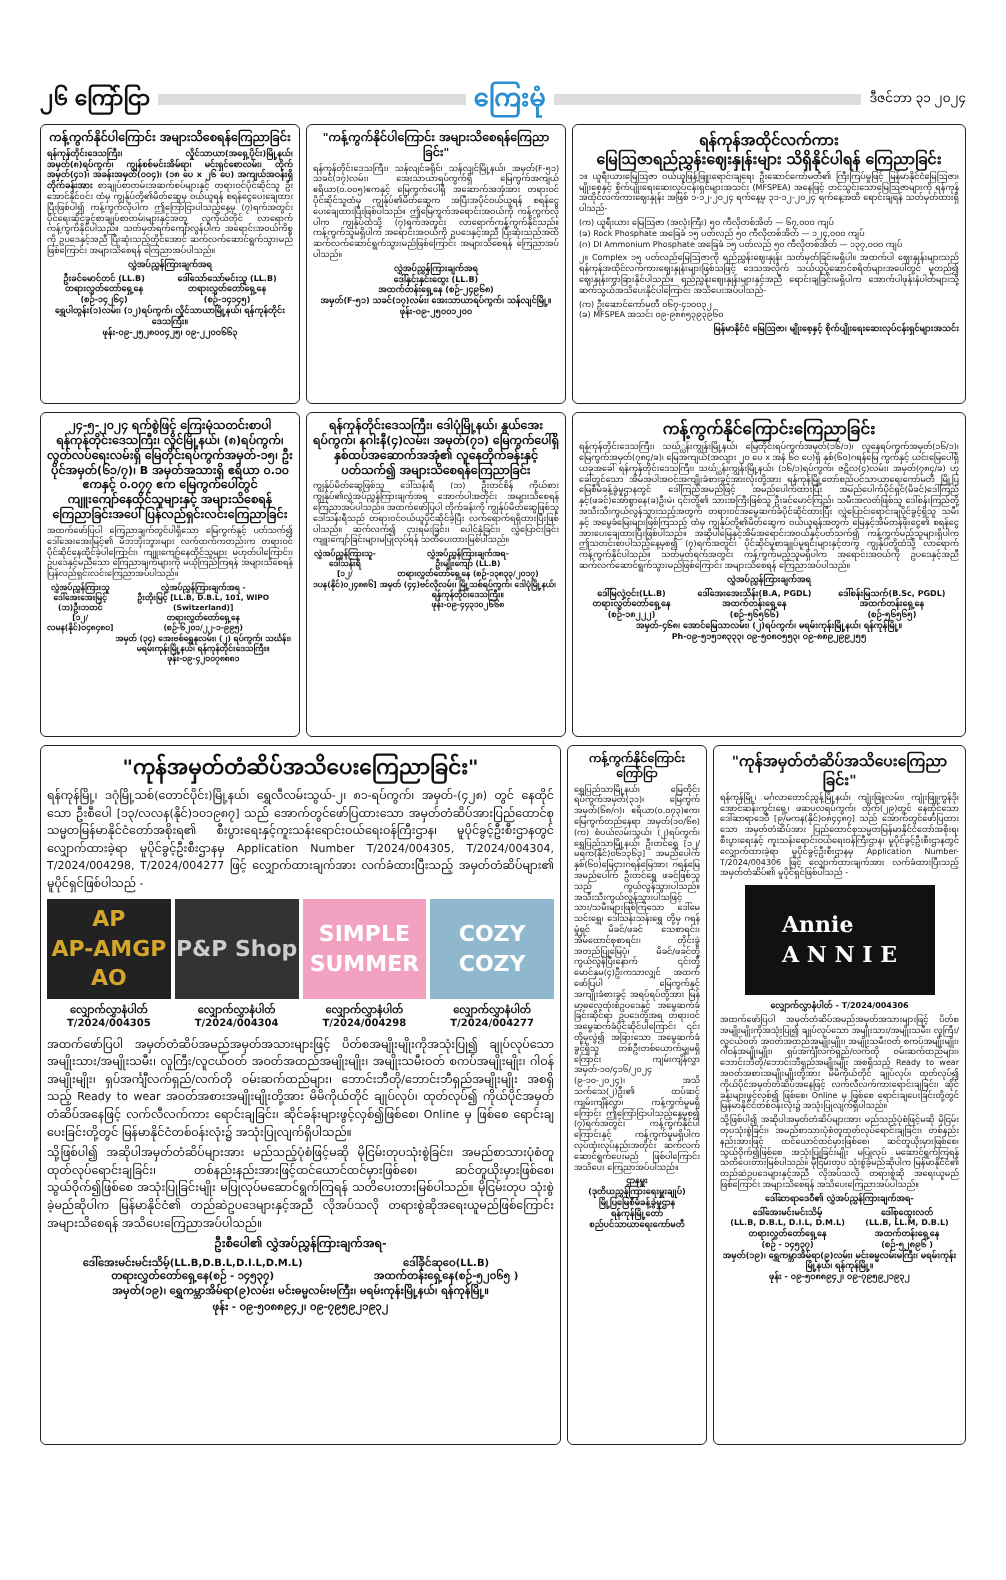၂၆ ကြော်ငြာ ကြေးမုံ ဒီဇင်ဘာ ၃၁ ၂၀၂၄
ကန့်ကွက်နိုင်ပါကြောင်း အများသိစေရန်ကြေညာခြင်း
ရန်ကုန်တိုင်းဒေသကြီး၊ လှိုင်သာယာ(အရှေ့ပိုင်း)မြို့နယ်၊ အမှတ်(၈)ရပ်ကွက်၊ ကျွန်စစ်မင်းအိမ်ရာ၊ မင်းရှင်စောလမ်း၊ တိုက်အမှတ်(၄၁)၊ အခန်းအမှတ်(၀၀၄)၊ (၁၈ ပေ x ၂၆ ပေ) အကျယ်အဝန်းရှိတိုက်ခန်းအား စာချုပ်စာတမ်းအဆက်စပ်များနှင့် တရားဝင်ပိုင်ဆိုင်သူ ဦးအောင်နိုင်ဝင်း ထံမှ ကျွန်ုပ်တို့၏မိတ်ဆွေမှ ဝယ်ယူရန် စရန်ငွေပေးချေထားပြီးဖြစ်ပါ၍ ကန့်ကွက်လိုပါက ဤကြော်ငြာပါသည့်နေ့မှ (၇)ရက်အတွင်း ပိုင်ရေးဆိုင်ခွင့်စာချုပ်စာတမ်းများနှင့်အတူ လူကိုယ်တိုင် လာရောက်ကန့်ကွက်နိုင်ပါသည်။ သတ်မှတ်ရက်ကျော်လွန်ပါက အရောင်းအဝယ်ကိစ္စကို ဥပဒေနှင့်အညီ ပြီးဆုံးသည့်တိုင်အောင် ဆက်လက်ဆောင်ရွက်သွားမည်ဖြစ်ကြောင်း အများသိစေရန် ကြေညာအပ်ပါသည်။
လွှဲအပ်ညွှန်ကြားချက်အရ
ဦးခင်မောင်တင် (LL.B)
တရားလွှတ်တော်ရှေ့နေ
(စဉ်-၁၄၂၆၄)
ဒေါ်သော်သော်မင်းသူ (LL.B)
တရားလွှတ်တော်ရှေ့နေ
(စဉ်-၁၄၁၄၅)
ရွှေပါတွန်း(၁)လမ်း၊ (၁၂)ရပ်ကွက်၊ လှိုင်သာယာမြို့နယ်၊ ရန်ကုန်တိုင်းဒေသကြီး။
ဖုန်း-၀၉-၂၅၂၈၀၀၄၂၅၊ ၀၉-၂၂၀၀၆၆၃
"ကန့်ကွက်နိုင်ပါကြောင်း အများသိစေရန်ကြေညာခြင်း"
ရန်ကုန်တိုင်းဒေသကြီး၊ သန်လျင်ခရိုင်၊ သန်လျင်မြို့နယ်၊ အမှတ်(F-၅၁) သခင်(၁၇)လမ်း၊ အေးသာယာရပ်ကွက်ရှိ မြေကွက်အကျယ် ဧရိယာ(၀.၀၀၅)ဧကနှင့် မြေကွက်ပေါ်ရှိ အဆောက်အအုံအား တရားဝင်ပိုင်ဆိုင်သူထံမှ ကျွန်ုပ်၏မိတ်ဆွေက အပြီးအပိုင်ဝယ်ယူရန် စရန်ငွေပေးချေထားပြီးဖြစ်ပါသည်။ ဤမြေကွက်အရောင်းအဝယ်ကို ကန့်ကွက်လိုပါက ကျွန်ုပ်ထံသို့ (၇)ရက်အတွင်း လာရောက်ကန့်ကွက်နိုင်သည်။ ကန့်ကွက်သူမရှိပါက အရောင်းအဝယ်ကို ဥပဒေနှင့်အညီ ပြီးဆုံးသည်အထိ ဆက်လက်ဆောင်ရွက်သွားမည်ဖြစ်ကြောင်း အများသိစေရန် ကြေညာအပ်ပါသည်။
လွှဲအပ်ညွှန်ကြားချက်အရ
ဒေါ်နှင်းနှင်းထွေး (LL.B)
အထက်တန်းရှေ့နေ (စဉ်-၂၄၉၆၈)
အမှတ်(F-၅၁) သခင်(၁၇)လမ်း၊ အေးသာယာရပ်ကွက်၊ သန်လျင်မြို့။
ဖုန်း-၀၉-၂၅၀၀၁၂၀၀
ရန်ကုန်အထိုင်လက်ကား
မြေဩဇာရည်ညွှန်းဈေးနှုန်းများ သိရှိနိုင်ပါရန် ကြေညာခြင်း
၁။ ယူရီးယားမြေဩဇာ ဝယ်ယူဖြန့်ဖြူးရောင်းချရေး ဦးဆောင်ကော်မတီ၏ ကြီးကြပ်မှုဖြင့် မြန်မာနိုင်ငံမြေဩဇာ၊ မျိုးစေ့နှင့် စိုက်ပျိုးရေးဆေးလုပ်ငန်းရှင်များအသင်း (MFSPEA) အနေဖြင့် တင်သွင်းသောမြေဩဇာများကို ရန်ကုန်အထိုင်လက်ကားဈေးနှုန်း အဖြစ် ၁-၁၂-၂၀၂၄ ရက်နေ့မှ ၃၁-၁၂-၂၀၂၄ ရက်နေ့အထိ ရောင်းချရန် သတ်မှတ်ထားရှိပါသည်-
(က) ယူရီးယား မြေဩဇာ (အလုံးကြီး) ၅၀ ကီလိုတစ်အိတ် — ၆၇,၀၀၀ ကျပ်
(ခ) Rock Phosphate အခြေခံ ၁၅ ပတ်လည် ၅၀ ကီလိုတစ်အိတ် — ၁၂၄,၀၀၀ ကျပ်
(ဂ) DI Ammonium Phosphate အခြေခံ ၁၅ ပတ်လည် ၅၀ ကီလိုတစ်အိတ် — ၁၃၇,၀၀၀ ကျပ်
၂။ Complex ၁၅ ပတ်လည်မြေဩဇာကို ရည်ညွှန်းဈေးနှုန်း သတ်မှတ်ခြင်းမရှိပါ။ အထက်ပါ ဈေးနှုန်းများသည် ရန်ကုန်အထိုင်လက်ကားဈေးနှုန်းများဖြစ်သဖြင့် ဒေသအလိုက် သယ်ယူပို့ဆောင်စရိတ်များအပေါ်တွင် မူတည်၍ ဈေးနှုန်းကွာခြားနိုင်ပါသည်။ ရည်ညွှန်းဈေးနှုန်းများနှင့်အညီ ရောင်းချခြင်းမရှိပါက အောက်ပါဖုန်းနံပါတ်များသို့ ဆက်သွယ်အသိပေးနိုင်ပါကြောင်း အသိပေးအပ်ပါသည်-
(က) ဦးဆောင်ကော်မတီ ၀၆၇-၄၁၀၀၃၂
(ခ) MFSPEA အသင်း ၀၉-၉၈၈၅၃၉၃၉၆၀
မြန်မာနိုင်ငံ မြေဩဇာ၊ မျိုးစေ့နှင့် စိုက်ပျိုးရေးဆေးလုပ်ငန်းရှင်များအသင်း
၂၄-၅-၂၀၂၄ ရက်စွဲဖြင့် ကြေးမုံသတင်းစာပါ ရန်ကုန်တိုင်းဒေသကြီး၊ လှိုင်မြို့နယ်၊ (၈)ရပ်ကွက်၊ လွတ်လပ်ရေးလမ်းရှိ မြေတိုင်းရပ်ကွက်အမှတ်-၁၅၊ ဦးပိုင်အမှတ်(၆၁/၇)၊ B အမှတ်အသားရှိ ဧရိယာ ၀.၁၀ ဧကနှင့် ၀.၀၇၇ ဧက မြေကွက်ပေါ်တွင် ကျူးကျော်နေထိုင်သူများနှင့် အများသိစေရန် ကြေညာခြင်းအပေါ် ပြန်လည်ရှင်းလင်းကြေညာခြင်း
အထက်ဖော်ပြပါ ကြေညာချက်တွင်ပါရှိသော မြေကွက်နှင့် ပတ်သက်၍ ဒေါ်အေးအေးမြင့်၏ မိဘဘိုးဘွားများ လက်ထက်ကတည်းက တရားဝင်ပိုင်ဆိုင်နေထိုင်ခဲ့ပါကြောင်း၊ ကျူးကျော်နေထိုင်သူများ မဟုတ်ပါကြောင်း၊ ဥပဒေနှင့်မညီသော ကြေညာချက်များကို မယုံကြည်ကြရန် အများသိစေရန် ပြန်လည်ရှင်းလင်းကြေညာအပ်ပါသည်။
လွှဲအပ်ညွှန်ကြားသူ
ဒေါ်အေးအေးမြင့် (ဘ)ဦးဘတင်
[၁၂/လမန(နိုင်)၀၄၈၄၈၀]
လွှဲအပ်ညွှန်ကြားချက်အရ -
ဦးတိုးမြင့် [LL.B, D.B.L, 101, WIPO (Switzerland)]
တရားလွှတ်တော်ရှေ့နေ
(စဉ်-၆၂၀၁/၂၂-၁-၉၉၅)
အမှတ် (၃၄) အေးဗစ်ရွှေနုလမ်း၊ (၂) ရပ်ကွက်၊ သင်္ဃန်း၊ မရမ်းကုန်းမြို့နယ်၊ ရန်ကုန်တိုင်းဒေသကြီး။ ဖုန်း-၀၉-၄၂၀၀၇၈၈၈၁
ရန်ကုန်တိုင်းဒေသကြီး၊ ဒေါပုံမြို့နယ်၊ နွယ်အေးရပ်ကွက်၊ နဂါးနီ(၄)လမ်း၊ အမှတ်(၇၁) မြေကွက်ပေါ်ရှိ နှစ်ထပ်အဆောက်အအုံ၏ လူနေတိုက်ခန်းနှင့်ပတ်သက်၍ အများသိစေရန်ကြေညာခြင်း
ကျွန်ုပ်မိတ်ဆွေဖြစ်သူ ဒေါ်သန်းရီ (ဘ) ဦးတင်စိန် ကိုယ်စား ကျွန်ုပ်၏လွှဲအပ်ညွှန်ကြားချက်အရ အောက်ပါအတိုင်း အများသိစေရန် ကြေညာအပ်ပါသည်။ အထက်ဖော်ပြပါ တိုက်ခန်းကို ကျွန်ုပ်မိတ်ဆွေဖြစ်သူ ဒေါ်သန်းရီသည် တရားဝင်ဝယ်ယူပိုင်ဆိုင်ခဲ့ပြီး လက်ရောက်ရရှိထားပြီးဖြစ်ပါသည်။ ဆက်လက်၍ ငှားရမ်းခြင်း၊ ပေါင်နှံခြင်း၊ လွှဲပြောင်းခြင်း ကျူးကျော်ခြင်းများမပြုလုပ်ရန် သတိပေးတားမြစ်ပါသည်။
လွှဲအပ်ညွှန်ကြားသူ-
ဒေါ်သန်းရီ
[၁၂/ဒပန(နိုင်)၀၂၄၈၈၆]
လွှဲအပ်ညွှန်ကြားချက်အရ-
ဦးမျိုးကျော် (LL.B)
တရားလွှတ်တော်ရှေ့နေ (စဉ်-၁၃၈၃၃/၂၀၁၇)
အမှတ် (၄၄)ဗင်လိုလမ်း၊ မြို့သစ်ရပ်ကွက်၊ ဒေါပုံမြို့နယ်၊ ရန်ကုန်တိုင်းဒေသကြီး။
ဖုန်း-၀၉-၄၄၃၁၀၂၆၆၈
ကန့်ကွက်နိုင်ကြောင်းကြေညာခြင်း
ရန်ကုန်တိုင်းဒေသကြီး၊ သဃ်္ဃန်းကျွန်းမြို့နယ်၊ မြေတိုင်းရပ်ကွက်အမှတ်(၁၆/၁)၊ လူနေရပ်ကွက်အမှတ်(၁၆/၁)၊ မြေကွက်အမှတ်(၇၈၄/ခ)၊ မြေအကျယ်(အလျား ၂၀ ပေ x အနံ ၆၀ ပေ)ရှိ နှစ်(၆၀)ဂရန်မြေ ကွက်နှင့် ယင်းမြေပေါ်ရှိ ယခုအခေါ် ရန်ကုန်တိုင်းဒေသကြီး၊ သဃ်္ဃန်းကျွန်းမြို့နယ်၊ (၁၆/၁)ရပ်ကွက်၊ ဇဋိလ(၄)လမ်း၊ အမှတ်(၇၈၄/ခ) ဟုခေါ်တွင်သော အိမ်အပါအဝင်အကျိုးခံစားခွင့်အားလုံးတို့အား ရန်ကုန်မြို့တော်စည်ပင်သာယာရေးကော်မတီ မြို့ပြမြေစီမံခန့်ခွဲမှုဌာနတွင် ဒေါ်ကြည်အမည်ဖြင့် အမည်ပေါက်ထားပြီး အမည်ပေါက်ပိုင်ရှင်(မိခင်)ဒေါ်ကြည်နှင့်(ဖခင်)အော်စွာနေ(ခ)ဦးမဲ၊ ၎င်းတို့၏ သားအကြီးဖြစ်သူ ဦးခင်မောင်ကြည်၊ သမီးအလတ်ဖြစ်သူ ဒေါ်စန်းကြည်တို့ အသီးသီးကွယ်လွန်သွားသည့်အတွက် တရားဝင်အမွေဆက်ခံပိုင်ဆိုင်ထားပြီး လွှဲပြောင်းရောင်းချပိုင်ခွင့်ရှိသူ သမီးနှင့် အမွေခံမြေးများဖြစ်ကြသည့် ထံမှ ကျွန်ုပ်တို့၏မိတ်ဆွေက ဝယ်ယူရန်အတွက် မြေနှင့်အိမ်တန်ဖိုးငွေ၏ စရန်ငွေအားပေးချေထားပြီးဖြစ်ပါသည်။ အဆိုပါမြေနှင့်အိမ်အရောင်းအဝယ်နှင့်ပတ်သက်၍ ကန့်ကွက်မည့်သူများရှိပါက ဤသတင်းစာပါသည့်နေ့မှစ၍ (၇)ရက်အတွင်း ပိုင်ဆိုင်မှုစာချုပ်မူရင်းများနှင့်တကွ ကျွန်ုပ်တို့ထံသို့ လာရောက်ကန့်ကွက်နိုင်ပါသည်။ သတ်မှတ်ရက်အတွင်း ကန့်ကွက်မည့်သူမရှိပါက အရောင်းအဝယ်ကို ဥပဒေနှင့်အညီ ဆက်လက်ဆောင်ရွက်သွားမည်ဖြစ်ကြောင်း အများသိစေရန် ကြေညာအပ်ပါသည်။
လွှဲအပ်ညွှန်ကြားချက်အရ
ဒေါ်မြလှဲ့ဝင်း(LL.B)
တရားလွှတ်တော်ရှေ့နေ
(စဉ်-၁၈၂၂၂)
ဒေါ်အေးအေးသိန်း(B.A, PGDL)
အထက်တန်းရှေ့နေ
(စဉ်-၅၆၅၆၆)
ဒေါ်စန်းမြသက်(B.Sc, PGDL)
အထက်တန်းရှေ့နေ
(စဉ်-၅၆၅၆၅)
အမှတ်-၄၆၈၊ အောင်မြေသာလမ်း၊ (၂)ရပ်ကွက်၊ မရမ်းကုန်းမြို့နယ်၊ ရန်ကုန်မြို့။
Ph-၀၉-၅၁၅၁၈၃၃၃၊ ၀၉-၅၀၈၀၅၅၃၊ ၀၉-၈၈၉၂၉၉၂၅၅
"ကုန်အမှတ်တံဆိပ်အသိပေးကြေညာခြင်း"
ရန်ကုန်မြို့၊ ဒဂုံမြို့သစ်(တောင်ပိုင်း)မြို့နယ်၊ ရွှေလီလမ်းသွယ်-၂၊ ၈၁-ရပ်ကွက်၊ အမှတ်-(၄၂၈) တွင် နေထိုင်သော ဦးစီပေါ [၁၃/လလန(နိုင်)၁၀၁၉၈၇] သည် အောက်တွင်ဖော်ပြထားသော အမှတ်တံဆိပ်အားပြည်ထောင်စုသမ္မတမြန်မာနိုင်ငံတော်အစိုးရ၏ စီးပွားရေးနှင့်ကူးသန်းရောင်းဝယ်ရေးဝန်ကြီးဌာန၊ မူပိုင်ခွင့်ဦးစီးဌာနတွင် လျှောက်ထားခဲ့ရာ မူပိုင်ခွင့်ဦးစီးဌာနမှ Application Number T/2024/004305, T/2024/004304, T/2024/004298, T/2024/004277 ဖြင့် လျှောက်ထားချက်အား လက်ခံထားပြီးသည့် အမှတ်တံဆိပ်များ၏ မူပိုင်ရှင်ဖြစ်ပါသည် -
AP
AP-AMGP AO
လျှောက်လွှာနံပါတ်
T/2024/004305
P&P Shop
လျှောက်လွှာနံပါတ်
T/2024/004304
SIMPLE SUMMER
လျှောက်လွှာနံပါတ်
T/2024/004298
COZY COZY
လျှောက်လွှာနံပါတ်
T/2024/004277
အထက်ဖော်ပြပါ အမှတ်တံဆိပ်အမည်အမှတ်အသားများဖြင့် ပိတ်စအမျိုးမျိုးကိုအသုံးပြု၍ ချုပ်လုပ်သော အမျိုးသား/အမျိုးသမီး၊ လူကြီး/လူငယ်ဝတ် အဝတ်အထည်အမျိုးမျိုး၊ အမျိုးသမီးဝတ် စကပ်အမျိုးမျိုး၊ ဂါဝန်အမျိုးမျိုး၊ ရှပ်အင်္ကျီလက်ရှည်/လက်တို ဝမ်းဆက်ထည်များ၊ ဘောင်းဘီတို/ဘောင်းဘီရှည်အမျိုးမျိုး အစရှိသည့် Ready to wear အဝတ်အစားအမျိုးမျိုးတို့အား မိမိကိုယ်တိုင် ချုပ်လုပ်၊ ထုတ်လုပ်၍ ကိုယ်ပိုင်အမှတ်တံဆိပ်အနေဖြင့် လက်လီလက်ကား ရောင်းချခြင်း၊ ဆိုင်ခန်းများဖွင့်လှစ်၍ဖြစ်စေ၊ Online မှ ဖြစ်စေ ရောင်းချပေးခြင်းတို့တွင် မြန်မာနိုင်ငံတစ်ဝန်းလုံး၌ အသုံးပြုလျက်ရှိပါသည်။
သို့ဖြစ်ပါ၍ အဆိုပါအမှတ်တံဆိပ်များအား မည်သည့်ပုံစံဖြင့်မဆို မိုငြမ်းတုပသုံးစွဲခြင်း၊ အမည်စာသားပုံစံတူ ထုတ်လုပ်ရောင်းချခြင်း၊ တစ်နည်းနည်းအားဖြင့်ထင်ယောင်ထင်မှားဖြစ်စေ၊ ဆင်တူယိုးမှားဖြစ်စေ၊ သွယ်ဝိုက်၍ဖြစ်စေ အသုံးပြုခြင်းမျိုး မပြုလုပ်မဆောင်ရွက်ကြရန် သတိပေးတားမြစ်ပါသည်။ မိုငြမ်းတုပ သုံးစွဲခဲ့မည်ဆိုပါက မြန်မာနိုင်ငံ၏ တည်ဆဲဥပဒေများနှင့်အညီ လိုအပ်သလို တရားစွဲဆိုအရေးယူမည်ဖြစ်ကြောင်း အများသိစေရန် အသိပေးကြေညာအပ်ပါသည်။
ဦးစီပေါ၏ လွှဲအပ်ညွှန်ကြားချက်အရ-
ဒေါ်အေးမင်းမင်းသိမ့်(LL.B,D.B.L,D.I.L,D.M.L)
တရားလွှတ်တော်ရှေ့နေ(စဉ် - ၁၄၅၃၇)
ဒေါ်ခိုင်ဆုဝေ(LL.B)
အထက်တန်းရှေ့နေ(စဉ်-၅၂၀၆၅ )
အမှတ်(၁၉)၊ ရွှေကမ္ဘာအိမ်ရာ(၉)လမ်း၊ မင်းဓမ္မလမ်းမကြီး၊ မရမ်းကုန်းမြို့နယ်၊ ရန်ကုန်မြို့။
ဖုန်း - ၀၉-၅၀၈၈၉၄၂၊ ၀၉-၇၉၅၉၂၁၉၃၂
ကန့်ကွက်နိုင်ကြောင်း ကြော်ငြာ
ရွှေပြည်သာမြို့နယ်၊ မြေတိုင်းရပ်ကွက်အမှတ်(၃၁)၊ မြေကွက်အမှတ်(၆၈/ဂ)၊ ဧရိယာ(၀.၀၇၃)ဧက၊ မြေကွက်တည်နေရာ အမှတ်(၁၀/၆၈)(က) စံပယ်လမ်းသွယ်၊ (၂)ရပ်ကွက်၊ ရွှေပြည်သာမြို့နယ်၊ ဦးတင်ရွှေ [၁၂/မရက(နိုင်)၀၆၁၃၆၃] အမည်ပေါက် နှစ်(၆၀)မြေငှားဂရန်မြေအား ဂရန်မြေ အမည်ပေါက် ဦးတင်ရွှေ ဖခင်ဖြစ်သူသည် ကွယ်လွန်သွားပါသည်။ အသီးသီးကွယ်လွန်သွားပါသဖြင့် သား/သမီးများဖြစ်ကြသော ဒေါ်မေ သင်းရွှေ၊ ဒေါ်သန်းသန်းရွှေ တို့မှ ဂရန်မှုံရှင် မိခင်/ဖခင် သေစာရင်း၊ အိမ်ထောင်စုစာရင်း၊ တိုင်းခွဲအတည်ပြုမြေပုံ၊ မိခင်/ဖခင်တို့ ကွယ်လွန်ပြီးနောက် ၎င်းတို့မောင်နှမ(၄)ဦးကသာလျှင် အထက်ဖော်ပြပါ မြေကွက်နှင့် အကျိုးခံစားခွင့် အရပ်ရပ်တို့အား မြန်မာ့ဓလေ့ထုံးစံဥပဒေနှင့် အမွေဆက်ခံခြင်းဆိုင်ရာ ဥပဒေတို့အရ တရားဝင်အမွေဆက်ခံပိုင်ဆိုင်ပါကြောင်း ၎င်းတို့မှလွဲ၍ အခြားသော အမွေဆက်ခံခွင့်ရှိသူ တစ်ဦးတစ်ယောက်မျှမရှိကြောင်း ကျမ်းကျိန်လွှာအမှတ်-၁၀/၄၁၆/၂၀၂၄ (၉-၁၀-၂၀၂၄)၊ အသိသက်သေ(၂)ဦး၏ ထပ်ဆင့်ကျမ်းကျိန်လွှာ၊ ကန့်ကွက်မှုမရှိကြောင်း ဤကြော်ငြာပါသည့်နေ့မှစ၍ (၇)ရက်အတွင်း ကန့်ကွက်နိုင်ပါကြောင်းနှင့် ကန့်ကွက်မှုမရှိပါက လုပ်ထုံးလုပ်နည်းအတိုင်း ဆက်လက်ဆောင်ရွက်ပေးမည် ဖြစ်ပါကြောင်း အသိပေး ကြေညာအပ်ပါသည်။
ဌာနမှူး
(ဒုတိယညွှန်ကြားရေးမှူးချုပ်)
မြို့ပြမြေစီမံခန့်ခွဲမှုဌာန
ရန်ကုန်မြို့တော်
စည်ပင်သာယာရေးကော်မတီ
"ကုန်အမှတ်တံဆိပ်အသိပေးကြေညာခြင်း"
ရန်ကုန်မြို့၊ မင်္ဂလာတောင်ညွန့်မြို့နယ်၊ ကျုံးဖြူလမ်း၊ ကျုံးဖြူကွန်ဒို၊ အောင်ဆန်းကွင်းရှေ့၊ ဖဆပလရပ်ကွက်၊ တိုက်(၂၉)တွင် နေထိုင်သော ဒေါ်ဆာရာဒေဝီ [၉/မကန(နိုင်)၀၈၄၄၈၇] သည် အောက်တွင်ဖော်ပြထားသော အမှတ်တံဆိပ်အား ပြည်ထောင်စုသမ္မတမြန်မာနိုင်ငံတော်အစိုးရ၊ စီးပွားရေးနှင့် ကူးသန်းရောင်းဝယ်ရေးဝန်ကြီးဌာန၊ မူပိုင်ခွင့်ဦးစီးဌာနတွင် လျှောက်ထားခဲ့ရာ မူပိုင်ခွင့်ဦးစီးဌာနမှ Application Number-T/2024/004306 ဖြင့် လျှောက်ထားချက်အား လက်ခံထားပြီးသည့် အမှတ်တံဆိပ်၏ မူပိုင်ရှင်ဖြစ်ပါသည် -
Annie
A N N I E
လျှောက်လွှာနံပါတ် - T/2024/004306
အထက်ဖော်ပြပါ အမှတ်တံဆိပ်အမည်အမှတ်အသားများဖြင့် ပိတ်စအမျိုးမျိုးကိုအသုံးပြု၍ ချုပ်လုပ်သော အမျိုးသား/အမျိုးသမီး၊ လူကြီး/လူငယ်ဝတ် အဝတ်အထည်အမျိုးမျိုး၊ အမျိုးသမီးဝတ် စကပ်အမျိုးမျိုး၊ ဂါဝန်အမျိုးမျိုး၊ ရှပ်အင်္ကျီလက်ရှည်/လက်တို ဝမ်းဆက်ထည်များ၊ ဘောင်းဘီတို/ဘောင်းဘီရှည်အမျိုးမျိုး အစရှိသည့် Ready to wear အဝတ်အစားအမျိုးမျိုးတို့အား မိမိကိုယ်တိုင် ချုပ်လုပ်၊ ထုတ်လုပ်၍ ကိုယ်ပိုင်အမှတ်တံဆိပ်အနေဖြင့် လက်လီလက်ကားရောင်းချခြင်း၊ ဆိုင်ခန်းများဖွင့်လှစ်၍ ဖြစ်စေ၊ Online မှ ဖြစ်စေ ရောင်းချပေးခြင်းတို့တွင် မြန်မာနိုင်ငံတစ်ဝန်းလုံး၌ အသုံးပြုလျက်ရှိပါသည်။
သို့ဖြစ်ပါ၍ အဆိုပါအမှတ်တံဆိပ်များအား မည်သည့်ပုံစံဖြင့်မဆို မိုငြမ်းတုပသုံးစွဲခြင်း၊ အမည်စာသားပုံစံတူထုတ်လုပ်ရောင်းချခြင်း၊ တစ်နည်းနည်းအားဖြင့် ထင်ယောင်ထင်မှားဖြစ်စေ၊ ဆင်တူယိုးမှားဖြစ်စေ၊ သွယ်ဝိုက်၍ဖြစ်စေ အသုံးပြုခြင်းမျိုး မပြုလုပ် မဆောင်ရွက်ကြရန် သတိပေးတားမြစ်ပါသည်။ မိုငြမ်းတုပ သုံးစွဲခဲ့မည်ဆိုပါက မြန်မာနိုင်ငံ၏ တည်ဆဲဥပဒေများနှင့်အညီ လိုအပ်သလို တရားစွဲဆို အရေးယူမည်ဖြစ်ကြောင်း အများသိစေရန် အသိပေးကြေညာအပ်ပါသည်။
ဒေါ်ဆာရာဒေဝီ၏ လွှဲအပ်ညွှန်ကြားချက်အရ-
ဒေါ်အေးမင်းမင်းသိမ့်
(LL.B, D.B.L, D.I.L, D.M.L)
တရားလွှတ်တော်ရှေ့နေ
(စဉ် - ၁၄၅၃၇)
ဒေါ်စုထွေးလတ်
(LL.B, LL.M, D.B.L)
အထက်တန်းရှေ့နေ
(စဉ်-၅၂၈၉၆ )
အမှတ်(၁၉)၊ ရွှေကမ္ဘာအိမ်ရာ(၉)လမ်း၊ မင်းဓမ္မလမ်းမကြီး၊ မရမ်းကုန်းမြို့နယ်၊ ရန်ကုန်မြို့။
ဖုန်း - ၀၉-၅၀၈၈၉၄၂၊ ၀၉-၇၉၅၉၂၁၉၃၂